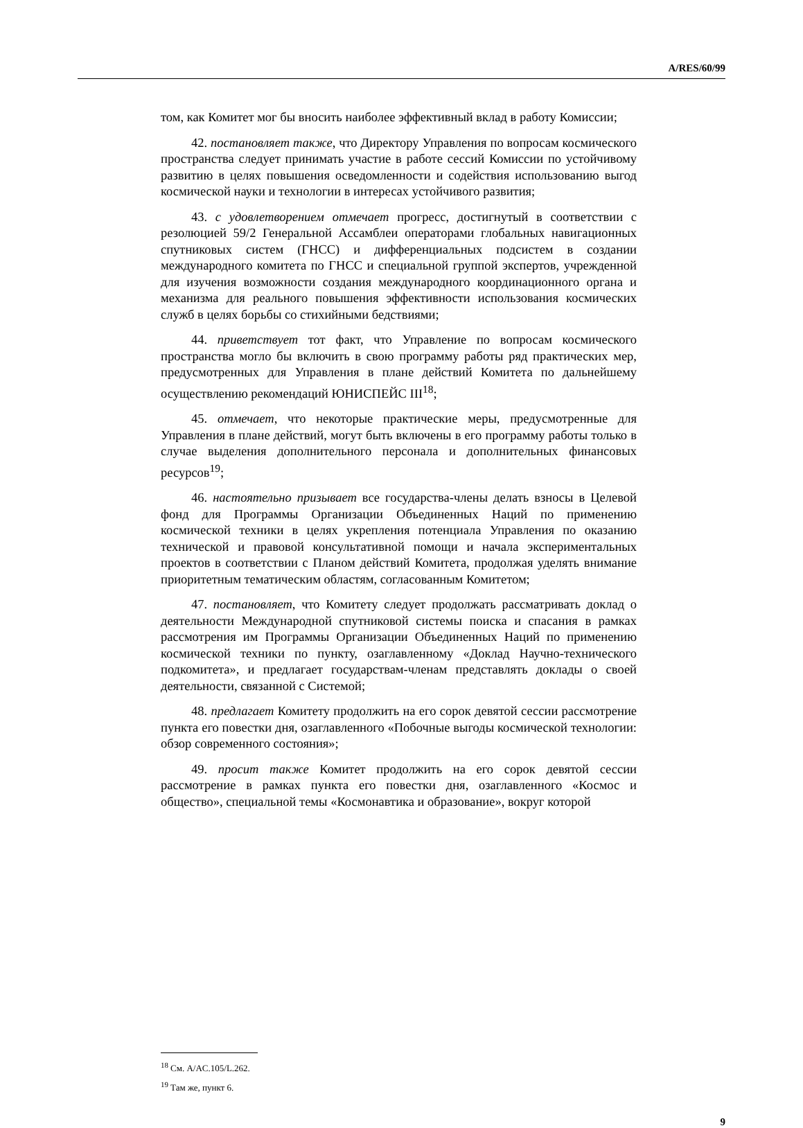A/RES/60/99
том, как Комитет мог бы вносить наиболее эффективный вклад в работу Комиссии;
42. постановляет также, что Директору Управления по вопросам космического пространства следует принимать участие в работе сессий Комиссии по устойчивому развитию в целях повышения осведомленности и содействия использованию выгод космической науки и технологии в интересах устойчивого развития;
43. с удовлетворением отмечает прогресс, достигнутый в соответствии с резолюцией 59/2 Генеральной Ассамблеи операторами глобальных навигационных спутниковых систем (ГНСС) и дифференциальных подсистем в создании международного комитета по ГНСС и специальной группой экспертов, учрежденной для изучения возможности создания международного координационного органа и механизма для реального повышения эффективности использования космических служб в целях борьбы со стихийными бедствиями;
44. приветствует тот факт, что Управление по вопросам космического пространства могло бы включить в свою программу работы ряд практических мер, предусмотренных для Управления в плане действий Комитета по дальнейшему осуществлению рекомендаций ЮНИСПЕЙС III<sup>18</sup>;
45. отмечает, что некоторые практические меры, предусмотренные для Управления в плане действий, могут быть включены в его программу работы только в случае выделения дополнительного персонала и дополнительных финансовых ресурсов<sup>19</sup>;
46. настоятельно призывает все государства-члены делать взносы в Целевой фонд для Программы Организации Объединенных Наций по применению космической техники в целях укрепления потенциала Управления по оказанию технической и правовой консультативной помощи и начала экспериментальных проектов в соответствии с Планом действий Комитета, продолжая уделять внимание приоритетным тематическим областям, согласованным Комитетом;
47. постановляет, что Комитету следует продолжать рассматривать доклад о деятельности Международной спутниковой системы поиска и спасания в рамках рассмотрения им Программы Организации Объединенных Наций по применению космической техники по пункту, озаглавленному «Доклад Научно-технического подкомитета», и предлагает государствам-членам представлять доклады о своей деятельности, связанной с Системой;
48. предлагает Комитету продолжить на его сорок девятой сессии рассмотрение пункта его повестки дня, озаглавленного «Побочные выгоды космической технологии: обзор современного состояния»;
49. просит также Комитет продолжить на его сорок девятой сессии рассмотрение в рамках пункта его повестки дня, озаглавленного «Космос и общество», специальной темы «Космонавтика и образование», вокруг которой
<sup>18</sup> См. A/AC.105/L.262.
<sup>19</sup> Там же, пункт 6.
9